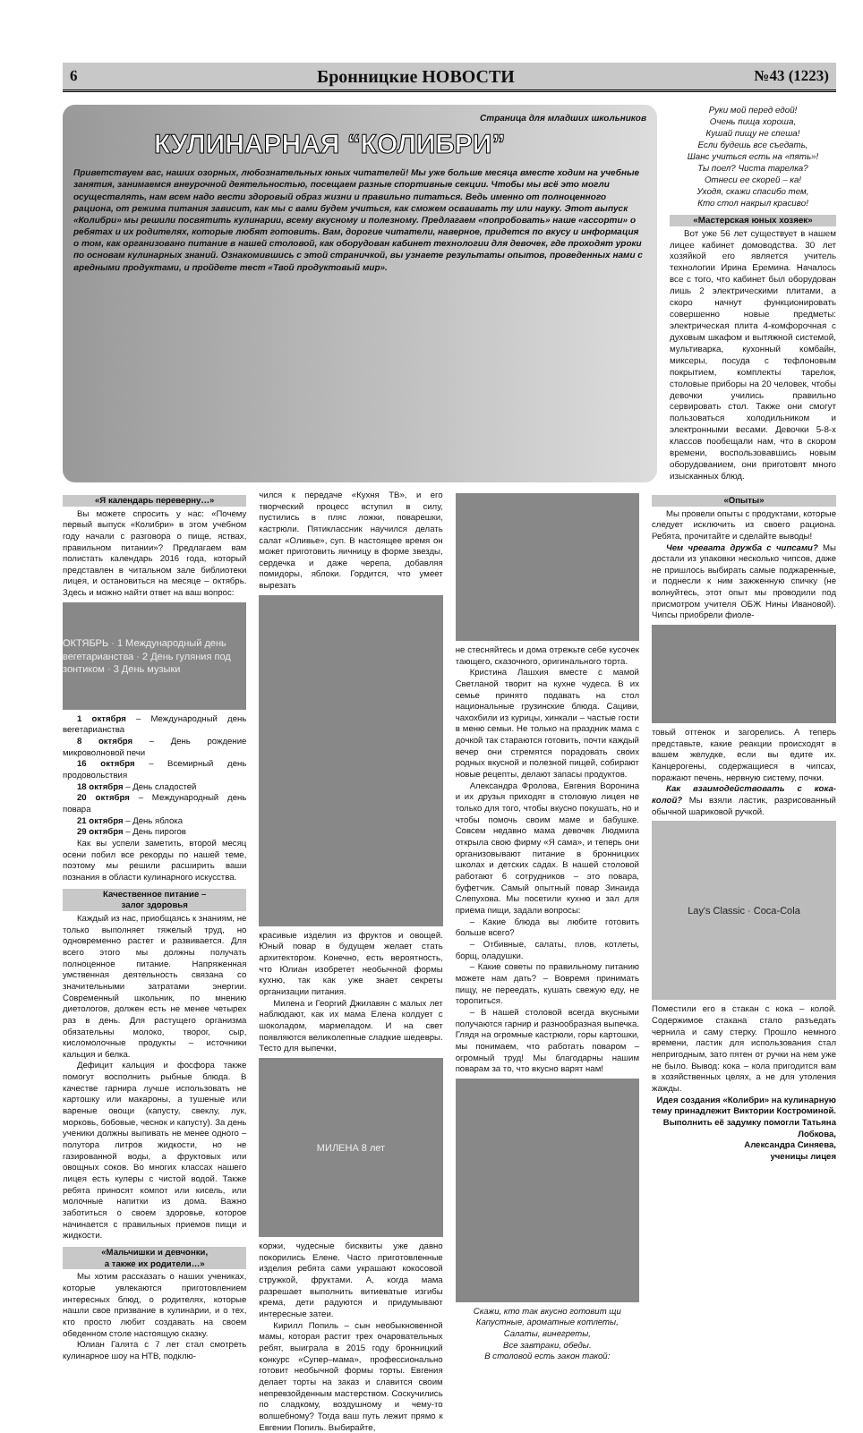6 Бронницкие НОВОСТИ №43 (1223)
Страница для младших школьников
КУЛИНАРНАЯ “КОЛИБРИ”
Приветствуем вас, наших озорных, любознательных юных читателей! Мы уже больше месяца вместе ходим на учебные занятия, занимаемся внеурочной деятельностью, посещаем разные спортивные секции. Чтобы мы всё это могли осуществлять, нам всем надо вести здоровый образ жизни и правильно питаться. Ведь именно от полноценного рациона, от режима питания зависит, как мы с вами будем учиться, как сможем осваивать ту или науку. Этот выпуск «Колибри» мы решили посвятить кулинарии, всему вкусному и полезному. Предлагаем «попробовать» наше «ассорти» о ребятах и их родителях, которые любят готовить. Вам, дорогие читатели, наверное, придется по вкусу и информация о том, как организовано питание в нашей столовой, как оборудован кабинет технологии для девочек, где проходят уроки по основам кулинарных знаний. Ознакомившись с этой страничкой, вы узнаете результаты опытов, проведенных нами с вредными продуктами, и пройдете тест «Твой продуктовый мир».
Руки мой перед едой!
Очень пища хороша,
Кушай пищу не спеша!
Если будешь все съедать,
Шанс учиться есть на «пять»!
Ты поел? Чиста тарелка?
Отнеси ее скорей – ка!
Уходя, скажи спасибо тем,
Кто стол накрыл красиво!
«Мастерская юных хозяек»
Вот уже 56 лет существует в нашем лицее кабинет домоводства. 30 лет хозяйкой его является учитель технологии Ирина Еремина. Началось все с того, что кабинет был оборудован лишь 2 электрическими плитами, а скоро начнут функционировать совершенно новые предметы: электрическая плита 4-комфорочная с духовым шкафом и вытяжной системой, мультиварка, кухонный комбайн, миксеры, посуда с тефлоновым покрытием, комплекты тарелок, столовые приборы на 20 человек, чтобы девочки учились правильно сервировать стол. Также они смогут пользоваться холодильником и электронными весами. Девочки 5-8-х классов пообещали нам, что в скором времени, воспользовавшись новым оборудованием, они приготовят много изысканных блюд.
«Я календарь переверну…»
Вы можете спросить у нас: «Почему первый выпуск «Колибри» в этом учебном году начали с разговора о пище, яствах, правильном питании»? Предлагаем вам полистать календарь 2016 года, который представлен в читальном зале библиотеки лицея, и остановиться на месяце – октябрь. Здесь и можно найти ответ на ваш вопрос:
ОКТЯБРЬ · 1 Международный день вегетарианства · 2 День гуляния под зонтиком · 3 День музыки
1 октября – Международный день вегетарианства
8 октября – День рождение микроволновой печи
16 октября – Всемирный день продовольствия
18 октября – День сладостей
20 октября – Международный день повара
21 октября – День яблока
29 октября – День пирогов
Как вы успели заметить, второй месяц осени побил все рекорды по нашей теме, поэтому мы решили расширить ваши познания в области кулинарного искусства.
Качественное питание –
залог здоровья
Каждый из нас, приобщаясь к знаниям, не только выполняет тяжелый труд, но одновременно растет и развивается. Для всего этого мы должны получать полноценное питание. Напряженная умственная деятельность связана со значительными затратами энергии. Современный школьник, по мнению диетологов, должен есть не менее четырех раз в день. Для растущего организма обязательны молоко, творог, сыр, кисломолочные продукты – источники кальция и белка.
Дефицит кальция и фосфора также помогут восполнить рыбные блюда. В качестве гарнира лучше использовать не картошку или макароны, а тушеные или вареные овощи (капусту, свеклу, лук, морковь, бобовые, чеснок и капусту). За день ученики должны выпивать не менее одного – полутора литров жидкости, но не газированной воды, а фруктовых или овощных соков. Во многих классах нашего лицея есть кулеры с чистой водой. Также ребята приносят компот или кисель, или молочные напитки из дома. Важно заботиться о своем здоровье, которое начинается с правильных приемов пищи и жидкости.
«Мальчишки и девчонки,
а также их родители…»
Мы хотим рассказать о наших учениках, которые увлекаются приготовлением интересных блюд, о родителях, которые нашли свое призвание в кулинарии, и о тех, кто просто любит создавать на своем обеденном столе настоящую сказку.
Юлиан Галята с 7 лет стал смотреть кулинарное шоу на НТВ, подклю-
чился к передаче «Кухня ТВ», и его творческий процесс вступил в силу, пустились в пляс ложки, поварешки, кастрюли. Пятиклассник научился делать салат «Оливье», суп. В настоящее время он может приготовить яичницу в форме звезды, сердечка и даже черепа, добавляя помидоры, яблоки. Гордится, что умеет вырезать
красивые изделия из фруктов и овощей. Юный повар в будущем желает стать архитектором. Конечно, есть вероятность, что Юлиан изобретет необычной формы кухню, так как уже знает секреты организации питания.
Милена и Георгий Джилавян с малых лет наблюдают, как их мама Елена колдует с шоколадом, мармеладом. И на свет появляются великолепные сладкие шедевры. Тесто для выпечки,
МИЛЕНА 8 лет
коржи, чудесные бисквиты уже давно покорились Елене. Часто приготовленные изделия ребята сами украшают кокосовой стружкой, фруктами. А, когда мама разрешает выполнить витиеватые изгибы крема, дети радуются и придумывают интересные затеи.
Кирилл Попиль – сын необыкновенной мамы, которая растит трех очаровательных ребят, выиграла в 2015 году бронницкий конкурс «Супер–мама», профессионально готовит необычной формы торты. Евгения делает торты на заказ и славится своим непревзойденным мастерством. Соскучились по сладкому, воздушному и чему-то волшебному? Тогда ваш путь лежит прямо к Евгении Попиль. Выбирайте,
не стесняйтесь и дома отрежьте себе кусочек тающего, сказочного, оригинального торта.
Кристина Лашхия вместе с мамой Светланой творит на кухне чудеса. В их семье принято подавать на стол национальные грузинские блюда. Сациви, чахохбили из курицы, хинкали – частые гости в меню семьи. Не только на праздник мама с дочкой так стараются готовить, почти каждый вечер они стремятся порадовать своих родных вкусной и полезной пищей, собирают новые рецепты, делают запасы продуктов.
Александра Фролова, Евгения Воронина и их друзья приходят в столовую лицея не только для того, чтобы вкусно покушать, но и чтобы помочь своим маме и бабушке. Совсем недавно мама девочек Людмила открыла свою фирму «Я сама», и теперь они организовывают питание в бронницких школах и детских садах. В нашей столовой работают 6 сотрудников – это повара, буфетчик. Самый опытный повар Зинаида Слепухова. Мы посетили кухню и зал для приема пищи, задали вопросы:
– Какие блюда вы любите готовить больше всего?
– Отбивные, салаты, плов, котлеты, борщ, оладушки.
– Какие советы по правильному питанию можете нам дать? – Вовремя принимать пищу, не переедать, кушать свежую еду, не торопиться.
– В нашей столовой всегда вкусными получаются гарнир и разнообразная выпечка. Глядя на огромные кастрюли, горы картошки, мы понимаем, что работать поваром – огромный труд! Мы благодарны нашим поварам за то, что вкусно варят нам!
Скажи, кто так вкусно готовит щи
Капустные, ароматные котлеты,
Салаты, винегреты,
Все завтраки, обеды.
В столовой есть закон такой:
«Опыты»
Мы провели опыты с продуктами, которые следует исключить из своего рациона. Ребята, прочитайте и сделайте выводы!
Чем чревата дружба с чипсами? Мы достали из упаковки несколько чипсов, даже не пришлось выбирать самые поджаренные, и поднесли к ним зажженную спичку (не волнуйтесь, этот опыт мы проводили под присмотром учителя ОБЖ Нины Ивановой). Чипсы приобрели фиоле-
товый оттенок и загорелись. А теперь представьте, какие реакции происходят в вашем желудке, если вы едите их. Канцерогены, содержащиеся в чипсах, поражают печень, нервную систему, почки.
Как взаимодействовать с кока-колой? Мы взяли ластик, разрисованный обычной шариковой ручкой.
Lay's Classic · Coca-Cola
Поместили его в стакан с кока – колой. Содержимое стакана стало разъедать чернила и саму стерку. Прошло немного времени, ластик для использования стал непригодным, зато пятен от ручки на нем уже не было. Вывод: кока – кола пригодится вам в хозяйственных целях, а не для утоления жажды.
Идея создания «Колибри» на кулинарную тему принадлежит Виктории Костроминой.
Выполнить её задумку помогли Татьяна Лобкова,
Александра Синяева,
ученицы лицея